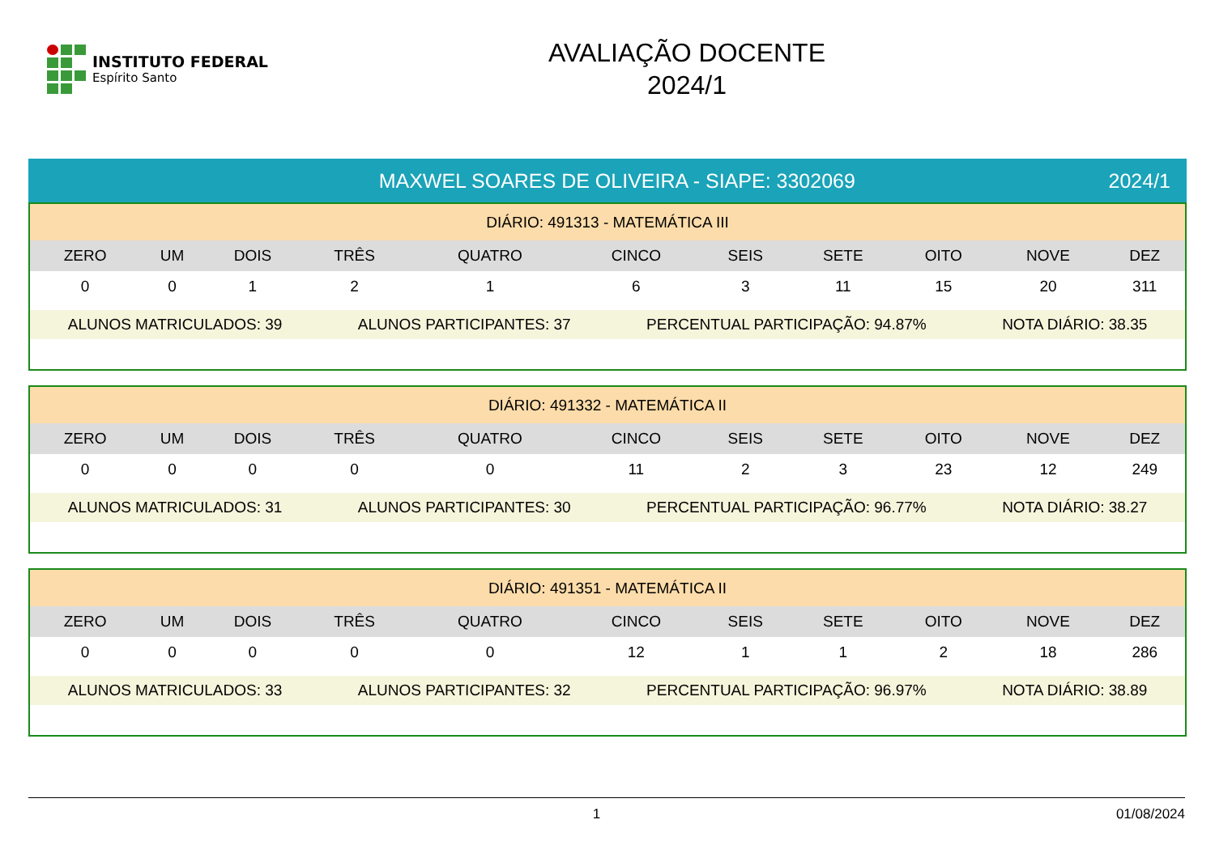INSTITUTO FEDERAL
Espírito Santo
AVALIAÇÃO DOCENTE
2024/1
MAXWEL SOARES DE OLIVEIRA - SIAPE: 3302069
2024/1
| DIÁRIO: 491313 - MATEMÁTICA III | | | | | | | | | | |
| ZERO | UM | DOIS | TRÊS | QUATRO | CINCO | SEIS | SETE | OITO | NOVE | DEZ |
| 0 | 0 | 1 | 2 | 1 | 6 | 3 | 11 | 15 | 20 | 311 |
ALUNOS MATRICULADOS: 39 ALUNOS PARTICIPANTES: 37 PERCENTUAL PARTICIPAÇÃO: 94.87% NOTA DIÁRIO: 38.35
| DIÁRIO: 491332 - MATEMÁTICA II | | | | | | | | | | |
| ZERO | UM | DOIS | TRÊS | QUATRO | CINCO | SEIS | SETE | OITO | NOVE | DEZ |
| 0 | 0 | 0 | 0 | 0 | 11 | 2 | 3 | 23 | 12 | 249 |
ALUNOS MATRICULADOS: 31 ALUNOS PARTICIPANTES: 30 PERCENTUAL PARTICIPAÇÃO: 96.77% NOTA DIÁRIO: 38.27
| DIÁRIO: 491351 - MATEMÁTICA II | | | | | | | | | | |
| ZERO | UM | DOIS | TRÊS | QUATRO | CINCO | SEIS | SETE | OITO | NOVE | DEZ |
| 0 | 0 | 0 | 0 | 0 | 12 | 1 | 1 | 2 | 18 | 286 |
ALUNOS MATRICULADOS: 33 ALUNOS PARTICIPANTES: 32 PERCENTUAL PARTICIPAÇÃO: 96.97% NOTA DIÁRIO: 38.89
1 01/08/2024